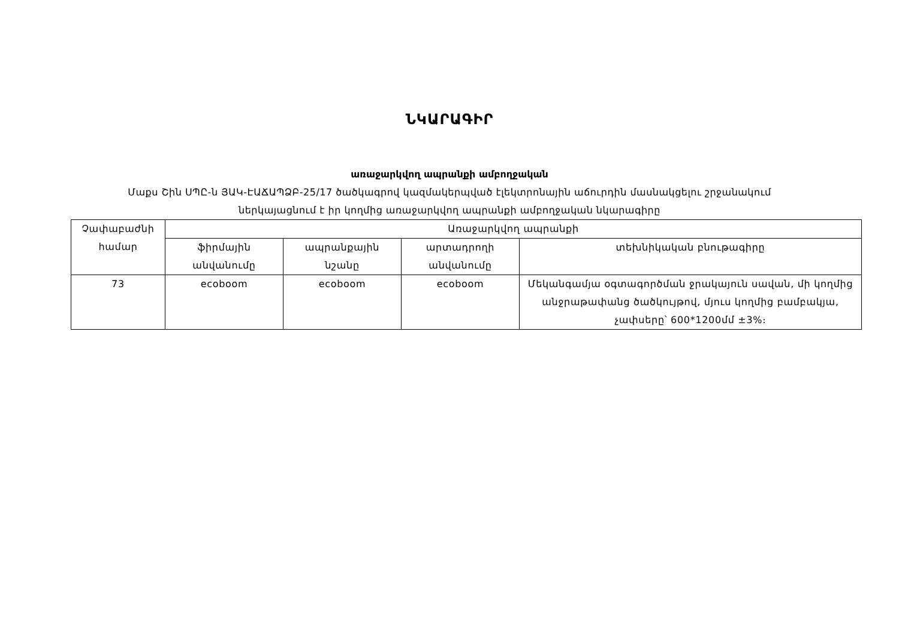ՆԿԱՐԱԳԻՐ
առաջարկվող ապրանքի ամբողջական
Մաքս Շին ՍՊԸ-ն ՅԱԿ-ԷԱՃԱՊՁԲ-25/17 ծածկագրով կազմակերպված էլեկտրոնային աճուրդին մասնակցելու շրջանակում
ներկայացնում է իր կողմից առաջարկվող ապրանքի ամբողջական նկարագիրը
| Չափաբաժնի համար | Առաջարկվող ապրանքի | | | |
| --- | --- | --- | --- | --- |
| | ֆիրմային անվանումը | ապրանքային նշանը | արտադրողի անվանումը | տեխնիկական բնութագիրը |
| 73 | ecoboom | ecoboom | ecoboom | Մեկանգամյա օգտագործման ջրակայուն սավան, մի կողմից անջրաթափանց ծածկույթով, մյուս կողմից բամբակյա, չափսերը՝ 600*1200մմ ±3%։ |